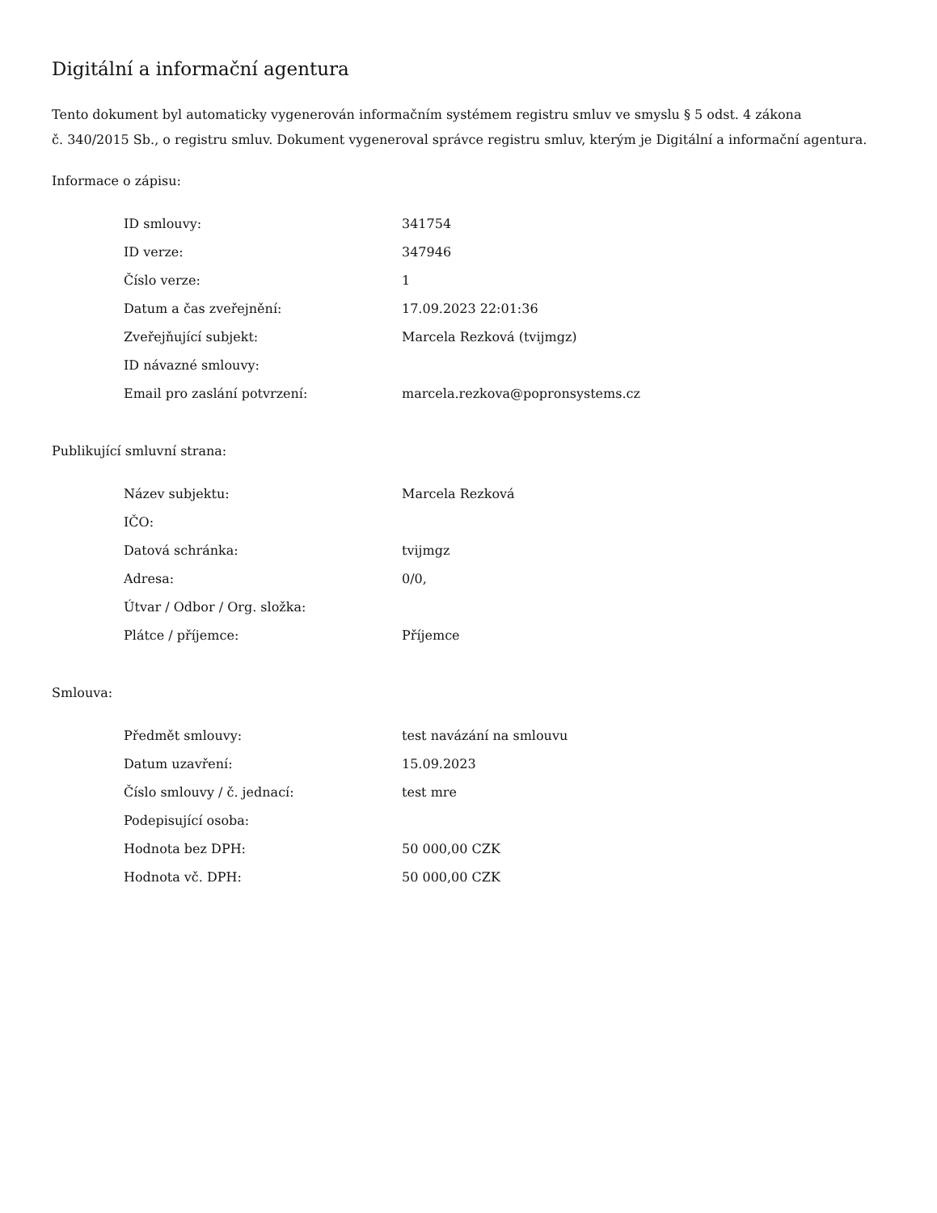Digitální a informační agentura
Tento dokument byl automaticky vygenerován informačním systémem registru smluv ve smyslu § 5 odst. 4 zákona
č. 340/2015 Sb., o registru smluv. Dokument vygeneroval správce registru smluv, kterým je Digitální a informační agentura.
Informace o zápisu:
| ID smlouvy: | 341754 |
| ID verze: | 347946 |
| Číslo verze: | 1 |
| Datum a čas zveřejnění: | 17.09.2023 22:01:36 |
| Zveřejňující subjekt: | Marcela Rezková (tvijmgz) |
| ID návazné smlouvy: | |
| Email pro zaslání potvrzení: | marcela.rezkova@popronsystems.cz |
Publikující smluvní strana:
| Název subjektu: | Marcela Rezková |
| IČO: | |
| Datová schránka: | tvijmgz |
| Adresa: | 0/0, |
| Útvar / Odbor / Org. složka: | |
| Plátce / příjemce: | Příjemce |
Smlouva:
| Předmět smlouvy: | test navázání na smlouvu |
| Datum uzavření: | 15.09.2023 |
| Číslo smlouvy / č. jednací: | test mre |
| Podepisující osoba: | |
| Hodnota bez DPH: | 50 000,00 CZK |
| Hodnota vč. DPH: | 50 000,00 CZK |